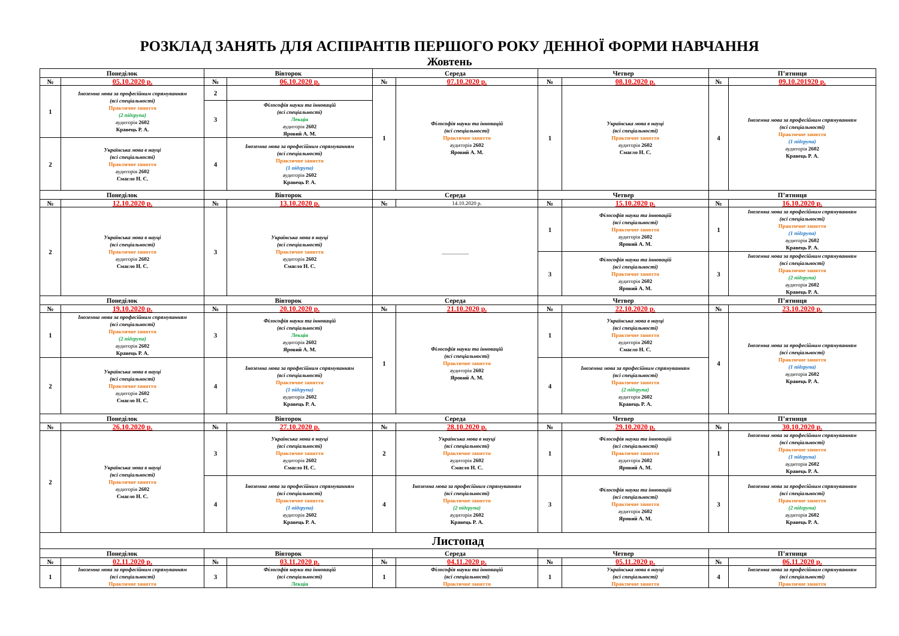РОЗКЛАД ЗАНЯТЬ ДЛЯ АСПІРАНТІВ ПЕРШОГО РОКУ ДЕННОЇ ФОРМИ НАВЧАННЯ
Жовтень
| Понеділок | | Вівторок | | Середа | | Четвер | | П’ятниця | |
| --- | --- | --- | --- | --- | --- | --- | --- | --- | --- |
| № | 05.10.2020 р. | № | 06.10.2020 р. | № | 07.10.2020 р. | № | 08.10.2020 р. | № | 09.10.201920 р. |
| 1 | Іноземна мова за професійним спрямуванням (всі спеціальності) Практичне заняття (2 підгрупа) аудиторія 2602 Кравець Р. А. | 2 | | 1 | Філософія науки та інновацій (всі спеціальності) Практичне заняття аудиторія 2602 Яровий А. М. | 1 | Українська мова в науці (всі спеціальності) Практичне заняття аудиторія 2602 Смагло Н. С. | 4 | Іноземна мова за професійним спрямуванням (всі спеціальності) Практичне заняття (1 підгрупа) аудиторія 2602 Кравець Р. А. |
| | | 3 | Філософія науки та інновацій (всі спеціальності) Лекція аудиторія 2602 Яровий А. М. | | | | | | |
| 2 | Українська мова в науці (всі спеціальності) Практичне заняття аудиторія 2602 Смагло Н. С. | 4 | Іноземна мова за професійним спрямуванням (всі спеціальності) Практичне заняття (1 підгрупа) аудиторія 2602 Кравець Р. А. | | | | | | |
| Понеділок | | Вівторок | | Середа | | Четвер | | П’ятниця | |
| № | 12.10.2020 р. | № | 13.10.2020 р. | № | 14.10.2020 р. | № | 15.10.2020 р. | № | 16.10.2020 р. |
| 2 | Українська мова в науці (всі спеціальності) Практичне заняття аудиторія 2602 Смагло Н. С. | 3 | Українська мова в науці (всі спеціальності) Практичне заняття аудиторія 2602 Смагло Н. С. | __________ | | 1 | Філософія науки та інновацій (всі спеціальності) Практичне заняття аудиторія 2602 Яровий А. М. | 1 | Іноземна мова за професійним спрямуванням (всі спеціальності) Практичне заняття (1 підгрупа) аудиторія 2602 Кравець Р. А. |
| | | | | | | 3 | Філософія науки та інновацій (всі спеціальності) Практичне заняття аудиторія 2602 Яровий А. М. | 3 | Іноземна мова за професійним спрямуванням (всі спеціальності) Практичне заняття (2 підгрупа) аудиторія 2602 Кравець Р. А. |
| Понеділок | | Вівторок | | Середа | | Четвер | | П’ятниця | |
| № | 19.10.2020 р. | № | 20.10.2020 р. | № | 21.10.2020 р. | № | 22.10.2020 р. | № | 23.10.2020 р. |
| 1 | Іноземна мова за професійним спрямуванням (всі спеціальності) Практичне заняття (2 підгрупа) аудиторія 2602 Кравець Р. А. | 3 | Філософія науки та інновацій (всі спеціальності) Лекція аудиторія 2602 Яровий А. М. | 1 | Філософія науки та інновацій (всі спеціальності) Практичне заняття аудиторія 2602 Яровий А. М. | 1 | Українська мова в науці (всі спеціальності) Практичне заняття аудиторія 2602 Смагло Н. С. | 4 | Іноземна мова за професійним спрямуванням (всі спеціальності) Практичне заняття (1 підгрупа) аудиторія 2602 Кравець Р. А. |
| 2 | Українська мова в науці (всі спеціальності) Практичне заняття аудиторія 2602 Смагло Н. С. | 4 | Іноземна мова за професійним спрямуванням (всі спеціальності) Практичне заняття (1 підгрупа) аудиторія 2602 Кравець Р. А. | | | 4 | Іноземна мова за професійним спрямуванням (всі спеціальності) Практичне заняття (2 підгрупа) аудиторія 2602 Кравець Р. А. | | |
| Понеділок | | Вівторок | | Середа | | Четвер | | П’ятниця | |
| № | 26.10.2020 р. | № | 27.10.2020 р. | № | 28.10.2020 р. | № | 29.10.2020 р. | № | 30.10.2020 р. |
| 2 | Українська мова в науці (всі спеціальності) Практичне заняття аудиторія 2602 Смагло Н. С. | 3 | Українська мова в науці (всі спеціальності) Практичне заняття аудиторія 2602 Смагло Н. С. | 2 | Українська мова в науці (всі спеціальності) Практичне заняття аудиторія 2602 Смагло Н. С. | 1 | Філософія науки та інновацій (всі спеціальності) Практичне заняття аудиторія 2602 Яровий А. М. | 1 | Іноземна мова за професійним спрямуванням (всі спеціальності) Практичне заняття (1 підгрупа) аудиторія 2602 Кравець Р. А. |
| | | 4 | Іноземна мова за професійним спрямуванням (всі спеціальності) Практичне заняття (1 підгрупа) аудиторія 2602 Кравець Р. А. | 4 | Іноземна мова за професійним спрямуванням (всі спеціальності) Практичне заняття (2 підгрупа) аудиторія 2602 Кравець Р. А. | 3 | Філософія науки та інновацій (всі спеціальності) Практичне заняття аудиторія 2602 Яровий А. М. | 3 | Іноземна мова за професійним спрямуванням (всі спеціальності) Практичне заняття (2 підгрупа) аудиторія 2602 Кравець Р. А. |
| Листопад | | | | | | | | | |
| Понеділок | | Вівторок | | Середа | | Четвер | | П’ятниця | |
| № | 02.11.2020 р. | № | 03.11.2020 р. | № | 04.11.2020 р. | № | 05.11.2020 р. | № | 06.11.2020 р. |
| 1 | Іноземна мова за професійним спрямуванням (всі спеціальності) Практичне заняття | 3 | Філософія науки та інновацій (всі спеціальності) Лекція | 1 | Філософія науки та інновацій (всі спеціальності) Практичне заняття | 1 | Українська мова в науці (всі спеціальності) Практичне заняття | 4 | Іноземна мова за професійним спрямуванням (всі спеціальності) Практичне заняття |